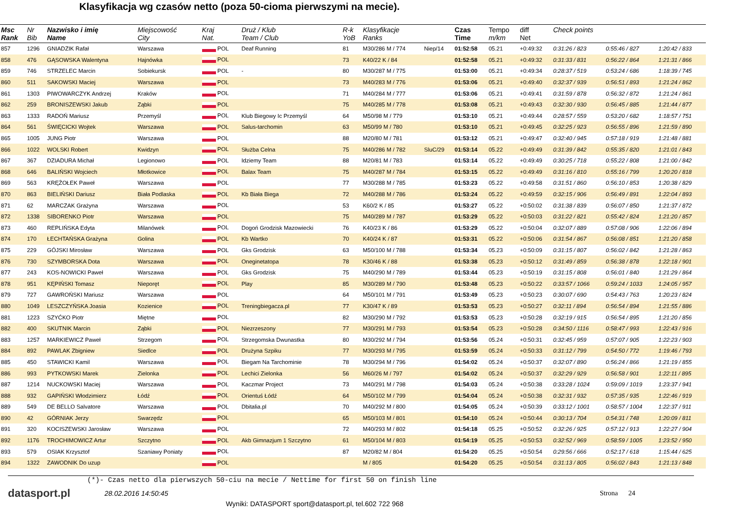Klasyfikacja wg czasów netto (poza 50-cioma pierwszymi na mecie).
| Msc Rank | Nr Bib | Nazwisko i imię Name | Miejscowość City | Kraj Nat. | Druż / Klub Team / Club | R-k YoB | Klasyfikacje Ranks | | Czas Time | Tempo m/km | diff Net | Check points | | |
| --- | --- | --- | --- | --- | --- | --- | --- | --- | --- | --- | --- | --- | --- | --- |
| 857 | 1296 | GNIADZIK Rafał | Warszawa | POL | Deaf Running | 81 | M30/286 M / 774 | Niep/14 | 01:52:58 | 05.21 | +0:49:32 | 0:31:26 / 823 | 0:55:46 / 827 | 1:20:42 / 833 |
| 858 | 476 | GĄSOWSKA Walentyna | Hajnówka | POL | | 73 | K40/22 K / 84 | | 01:52:58 | 05.21 | +0:49:32 | 0:31:33 / 831 | 0:56:22 / 864 | 1:21:31 / 866 |
| 859 | 746 | STRZELEC Marcin | Sobiekursk | POL | - | 80 | M30/287 M / 775 | | 01:53:00 | 05.21 | +0:49:34 | 0:28:37 / 519 | 0:53:24 / 686 | 1:18:39 / 745 |
| 860 | 511 | SAKOWSKI Maciej | Warszawa | POL | | 73 | M40/283 M / 776 | | 01:53:06 | 05.21 | +0:49:40 | 0:32:37 / 939 | 0:56:51 / 893 | 1:21:24 / 862 |
| 861 | 1303 | PIWOWARCZYK Andrzej | Kraków | POL | | 71 | M40/284 M / 777 | | 01:53:06 | 05.21 | +0:49:41 | 0:31:59 / 878 | 0:56:32 / 872 | 1:21:24 / 861 |
| 862 | 259 | BRONISZEWSKI Jakub | Ząbki | POL | | 75 | M40/285 M / 778 | | 01:53:08 | 05.21 | +0:49:43 | 0:32:30 / 930 | 0:56:45 / 885 | 1:21:44 / 877 |
| 863 | 1333 | RADOŃ Mariusz | Przemyśl | POL | Klub Biegowy Ic Przemyśl | 64 | M50/98 M / 779 | | 01:53:10 | 05.21 | +0:49:44 | 0:28:57 / 559 | 0:53:20 / 682 | 1:18:57 / 751 |
| 864 | 561 | ŚWIĘCICKI Wojtek | Warszawa | POL | Salus-tarchomin | 63 | M50/99 M / 780 | | 01:53:10 | 05.21 | +0:49:45 | 0:32:25 / 923 | 0:56:55 / 896 | 1:21:59 / 890 |
| 865 | 1005 | JUNG Piotr | Warszawa | POL | | 88 | M20/80 M / 781 | | 01:53:12 | 05.21 | +0:49:47 | 0:32:40 / 945 | 0:57:18 / 919 | 1:21:48 / 881 |
| 866 | 1022 | WOLSKI Robert | Kwidzyn | POL | Służba Celna | 75 | M40/286 M / 782 | SluC/29 | 01:53:14 | 05.22 | +0:49:49 | 0:31:39 / 842 | 0:55:35 / 820 | 1:21:01 / 843 |
| 867 | 367 | DZIADURA Michał | Legionowo | POL | Idziemy Team | 88 | M20/81 M / 783 | | 01:53:14 | 05.22 | +0:49:49 | 0:30:25 / 718 | 0:55:22 / 808 | 1:21:00 / 842 |
| 868 | 646 | BALIŃSKI Wojciech | Młotkowice | POL | Balax Team | 75 | M40/287 M / 784 | | 01:53:15 | 05.22 | +0:49:49 | 0:31:16 / 810 | 0:55:16 / 799 | 1:20:20 / 818 |
| 869 | 563 | KRĘŻOŁEK Paweł | Warszawa | POL | | 77 | M30/288 M / 785 | | 01:53:23 | 05.22 | +0:49:58 | 0:31:51 / 860 | 0:56:10 / 853 | 1:20:38 / 829 |
| 870 | 863 | BIELIŃSKI Dariusz | Biała Podlaska | POL | Kb Biała Biega | 72 | M40/288 M / 786 | | 01:53:24 | 05.22 | +0:49:59 | 0:32:15 / 906 | 0:56:49 / 891 | 1:22:04 / 893 |
| 871 | 62 | MARCZAK Grażyna | Warszawa | POL | | 53 | K60/2 K / 85 | | 01:53:27 | 05.22 | +0:50:02 | 0:31:38 / 839 | 0:56:07 / 850 | 1:21:37 / 872 |
| 872 | 1338 | SIBORENKO Piotr | Warszawa | POL | | 75 | M40/289 M / 787 | | 01:53:29 | 05.22 | +0:50:03 | 0:31:22 / 821 | 0:55:42 / 824 | 1:21:20 / 857 |
| 873 | 460 | REPLIŃSKA Edyta | Milanówek | POL | Dogoń Grodzisk Mazowiecki | 76 | K40/23 K / 86 | | 01:53:29 | 05.22 | +0:50:04 | 0:32:07 / 889 | 0:57:08 / 906 | 1:22:06 / 894 |
| 874 | 170 | ŁECHTAŃSKA Grażyna | Golina | POL | Kb Wartko | 70 | K40/24 K / 87 | | 01:53:31 | 05.22 | +0:50:06 | 0:31:54 / 867 | 0:56:08 / 851 | 1:21:20 / 858 |
| 875 | 229 | GÓJSKI Mirosław | Warszawa | POL | Gks Grodzisk | 63 | M50/100 M / 788 | | 01:53:34 | 05.23 | +0:50:09 | 0:31:15 / 807 | 0:56:02 / 842 | 1:21:28 / 863 |
| 876 | 730 | SZYMBORSKA Dota | Warszawa | POL | Oneginetatopa | 78 | K30/46 K / 88 | | 01:53:38 | 05.23 | +0:50:12 | 0:31:49 / 859 | 0:56:38 / 878 | 1:22:18 / 901 |
| 877 | 243 | KOS-NOWICKI Paweł | Warszawa | POL | Gks Grodzisk | 75 | M40/290 M / 789 | | 01:53:44 | 05.23 | +0:50:19 | 0:31:15 / 808 | 0:56:01 / 840 | 1:21:29 / 864 |
| 878 | 951 | KĘPIŃSKI Tomasz | Nieporęt | POL | Play | 85 | M30/289 M / 790 | | 01:53:48 | 05.23 | +0:50:22 | 0:33:57 / 1066 | 0:59:24 / 1033 | 1:24:05 / 957 |
| 879 | 727 | GAWROŃSKI Mariusz | Warszawa | POL | | 64 | M50/101 M / 791 | | 01:53:49 | 05.23 | +0:50:23 | 0:30:07 / 690 | 0:54:43 / 763 | 1:20:23 / 824 |
| 880 | 1049 | LESZCZYŃSKA Joasia | Kozienice | POL | Treningbiegacza.pl | 77 | K30/47 K / 89 | | 01:53:53 | 05.23 | +0:50:27 | 0:32:11 / 894 | 0:56:54 / 894 | 1:21:55 / 886 |
| 881 | 1223 | SZYĆKO Piotr | Miętne | POL | | 82 | M30/290 M / 792 | | 01:53:53 | 05.23 | +0:50:28 | 0:32:19 / 915 | 0:56:54 / 895 | 1:21:20 / 856 |
| 882 | 400 | SKUTNIK Marcin | Ząbki | POL | Niezrzeszony | 77 | M30/291 M / 793 | | 01:53:54 | 05.23 | +0:50:28 | 0:34:50 / 1116 | 0:58:47 / 993 | 1:22:43 / 916 |
| 883 | 1257 | MARKIEWICZ Paweł | Strzegom | POL | Strzegomska Dwunastka | 80 | M30/292 M / 794 | | 01:53:56 | 05.24 | +0:50:31 | 0:32:45 / 959 | 0:57:07 / 905 | 1:22:23 / 903 |
| 884 | 892 | PAWLAK Zbigniew | Siedlce | POL | Drużyna Szpiku | 77 | M30/293 M / 795 | | 01:53:59 | 05.24 | +0:50:33 | 0:31:12 / 799 | 0:54:50 / 772 | 1:19:46 / 793 |
| 885 | 450 | STAWICKI Kamil | Warszawa | POL | Biegam Na Tarchominie | 78 | M30/294 M / 796 | | 01:54:02 | 05.24 | +0:50:37 | 0:32:07 / 890 | 0:56:24 / 866 | 1:21:19 / 855 |
| 886 | 993 | PYTKOWSKI Marek | Zielonka | POL | Lechici Zielonka | 56 | M60/26 M / 797 | | 01:54:02 | 05.24 | +0:50:37 | 0:32:29 / 929 | 0:56:58 / 901 | 1:22:11 / 895 |
| 887 | 1214 | NUCKOWSKI Maciej | Warszawa | POL | Kaczmar Project | 73 | M40/291 M / 798 | | 01:54:03 | 05.24 | +0:50:38 | 0:33:28 / 1024 | 0:59:09 / 1019 | 1:23:37 / 941 |
| 888 | 932 | GAPIŃSKI Włodzimierz | Łódź | POL | Orientuś Łódź | 64 | M50/102 M / 799 | | 01:54:04 | 05.24 | +0:50:38 | 0:32:31 / 932 | 0:57:35 / 935 | 1:22:46 / 919 |
| 889 | 549 | DE BELLO Salvatore | Warszawa | POL | Dbitalia.pl | 70 | M40/292 M / 800 | | 01:54:05 | 05.24 | +0:50:39 | 0:33:12 / 1001 | 0:58:57 / 1004 | 1:22:37 / 911 |
| 890 | 42 | GÓRNIAK Jerzy | Swarzędz | POL | | 65 | M50/103 M / 801 | | 01:54:10 | 05.24 | +0:50:44 | 0:30:13 / 704 | 0:54:31 / 748 | 1:20:09 / 811 |
| 891 | 320 | KOCISZEWSKI Jarosław | Warszawa | POL | | 72 | M40/293 M / 802 | | 01:54:18 | 05.25 | +0:50:52 | 0:32:26 / 925 | 0:57:12 / 913 | 1:22:27 / 904 |
| 892 | 1176 | TROCHIMOWICZ Artur | Szczytno | POL | Akb Gimnazjum 1 Szczytno | 61 | M50/104 M / 803 | | 01:54:19 | 05.25 | +0:50:53 | 0:32:52 / 969 | 0:58:59 / 1005 | 1:23:52 / 950 |
| 893 | 579 | OSIAK Krzysztof | Szaniawy Poniaty | POL | | 87 | M20/82 M / 804 | | 01:54:20 | 05.25 | +0:50:54 | 0:29:56 / 666 | 0:52:17 / 618 | 1:15:44 / 625 |
| 894 | 1322 | ZAWODNIK Do uzup | | POL | | | M / 805 | | 01:54:20 | 05.25 | +0:50:54 | 0:31:13 / 805 | 0:56:02 / 843 | 1:21:13 / 848 |
(*)- Czas netto dla pierwszych 50-ciu na mecie / Nettime for first 50 on finish line
datasport.pl
28.02.2016 14:50:45 Strona 24
Wyniki: DATASPORT sport@datasport.pl, tel.602 722 968